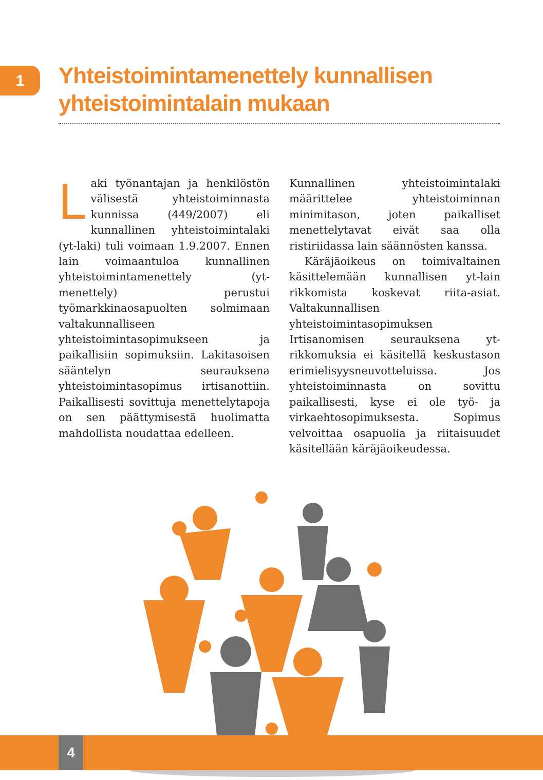1
Yhteistoimintamenettely kunnallisen yhteistoimintalain mukaan
Laki työnantajan ja henkilöstön välisestä yhteistoiminnasta kunnissa (449/2007) eli kunnallinen yhteistoimintalaki (yt-laki) tuli voimaan 1.9.2007. Ennen lain voimaantuloa kunnallinen yhteistoimintamenettely (yt-menettely) perustui työmarkkinaosapuolten solmimaan valtakunnalliseen yhteistoimintasopimukseen ja paikallisiin sopimuksiin. Lakitasoisen sääntelyn seurauksena yhteistoimintasopimus irtisanottiin. Paikallisesti sovittuja menettelytapoja on sen päättymisestä huolimatta mahdollista noudattaa edelleen.
Kunnallinen yhteistoimintalaki määrittelee yhteistoiminnan minimitason, joten paikalliset menettelytavat eivät saa olla ristiriidassa lain säännösten kanssa.
Käräjäoikeus on toimivaltainen käsittelemään kunnallisen yt-lain rikkomista koskevat riita-asiat. Valtakunnallisen yhteistoimintasopimuksen Irtisanomisen seurauksena yt-rikkomuksia ei käsitellä keskustason erimielisyysneuvotteluissa. Jos yhteistoiminnasta on sovittu paikallisesti, kyse ei ole työ- ja virkaehtosopimuksesta. Sopimus velvoittaa osapuolia ja riitaisuudet käsitellään käräjäoikeudessa.
4